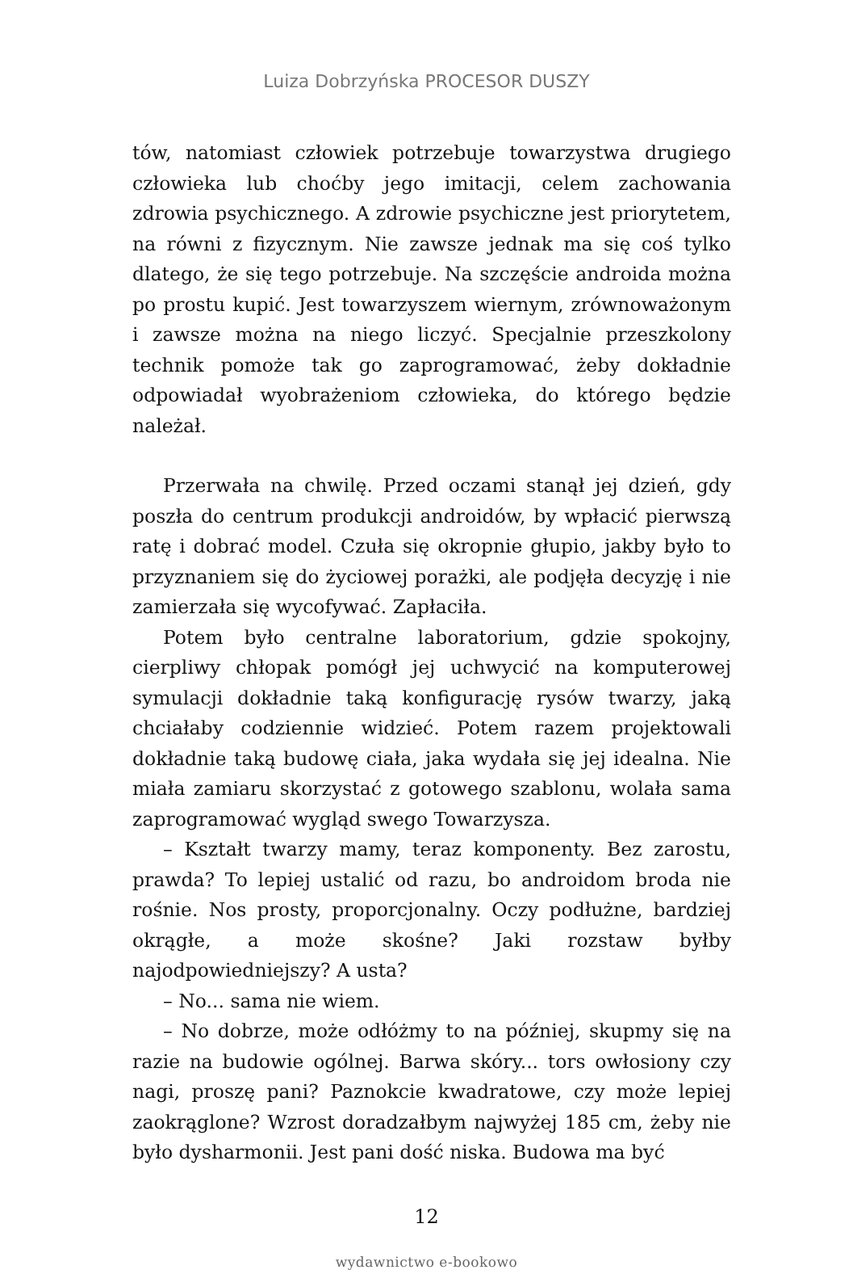Luiza Dobrzyńska PROCESOR DUSZY
tów, natomiast człowiek potrzebuje towarzystwa drugiego człowieka lub choćby jego imitacji, celem zachowania zdrowia psychicznego. A zdrowie psychiczne jest priorytetem, na równi z fizycznym. Nie zawsze jednak ma się coś tylko dlatego, że się tego potrzebuje. Na szczęście androida można po prostu kupić. Jest towarzyszem wiernym, zrównoważonym i zawsze można na niego liczyć. Specjalnie przeszkolony technik pomoże tak go zaprogramować, żeby dokładnie odpowiadał wyobrażeniom człowieka, do którego będzie należał.
Przerwała na chwilę. Przed oczami stanął jej dzień, gdy poszła do centrum produkcji androidów, by wpłacić pierwszą ratę i dobrać model. Czuła się okropnie głupio, jakby było to przyznaniem się do życiowej porażki, ale podjęła decyzję i nie zamierzała się wycofywać. Zapłaciła.
Potem było centralne laboratorium, gdzie spokojny, cierpliwy chłopak pomógł jej uchwycić na komputerowej symulacji dokładnie taką konfigurację rysów twarzy, jaką chciałaby codziennie widzieć. Potem razem projektowali dokładnie taką budowę ciała, jaka wydała się jej idealna. Nie miała zamiaru skorzystać z gotowego szablonu, wolała sama zaprogramować wygląd swego Towarzysza.
– Kształt twarzy mamy, teraz komponenty. Bez zarostu, prawda? To lepiej ustalić od razu, bo androidom broda nie rośnie. Nos prosty, proporcjonalny. Oczy podłużne, bardziej okrągłe, a może skośne? Jaki rozstaw byłby najodpowiedniejszy? A usta?
– No... sama nie wiem.
– No dobrze, może odłóżmy to na później, skupmy się na razie na budowie ogólnej. Barwa skóry... tors owłosiony czy nagi, proszę pani? Paznokcie kwadratowe, czy może lepiej zaokrąglone? Wzrost doradzałbym najwyżej 185 cm, żeby nie było dysharmonii. Jest pani dość niska. Budowa ma być
12
wydawnictwo e-bookowo